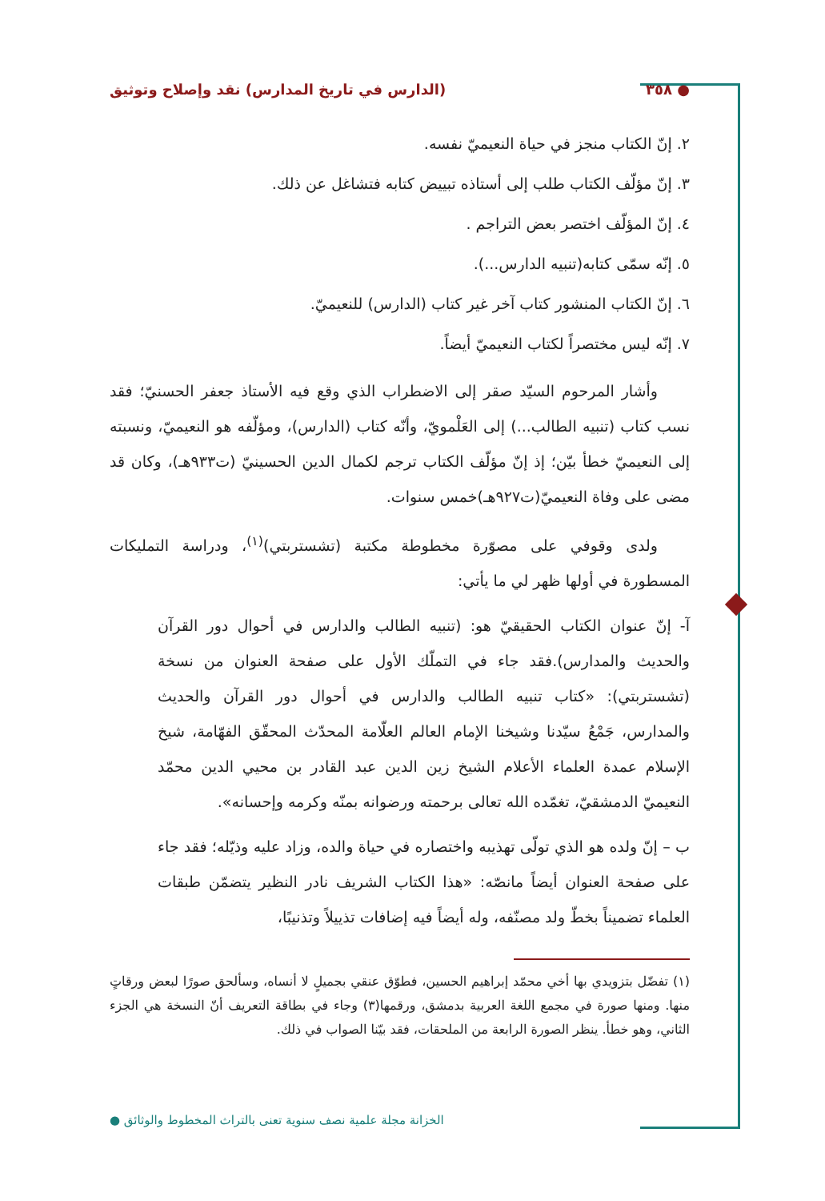● ٣٥٨ (الدارس في تاريخ المدارس) نقد وإصلاح وتوثيق
٢. إنّ الكتاب منجز في حياة النعيميّ نفسه.
٣. إنّ مؤلّف الكتاب طلب إلى أستاذه تبييض كتابه فتشاغل عن ذلك.
٤. إنّ المؤلّف اختصر بعض التراجم .
٥. إنّه سمّى كتابه(تنبيه الدارس...).
٦. إنّ الكتاب المنشور كتاب آخر غير كتاب (الدارس) للنعيميّ.
٧. إنّه ليس مختصراً لكتاب النعيميّ أيضاً.
وأشار المرحوم السيّد صقر إلى الاضطراب الذي وقع فيه الأستاذ جعفر الحسنيّ؛ فقد نسب كتاب (تنبيه الطالب...) إلى العَلْمويّ، وأنّه كتاب (الدارس)، ومؤلّفه هو النعيميّ، ونسبته إلى النعيميّ خطأ بيّن؛ إذ إنّ مؤلّف الكتاب ترجم لكمال الدين الحسينيّ (ت٩٣٣هـ)، وكان قد مضى على وفاة النعيميّ(ت٩٢٧هـ)خمس سنوات.
ولدى وقوفي على مصوّرة مخطوطة مكتبة (تشستربتي)<sup>(١)</sup>، ودراسة التمليكات المسطورة في أولها ظهر لي ما يأتي:
آ- إنّ عنوان الكتاب الحقيقيّ هو: (تنبيه الطالب والدارس في أحوال دور القرآن والحديث والمدارس).فقد جاء في التملّك الأول على صفحة العنوان من نسخة (تشستربتي): «كتاب تنبيه الطالب والدارس في أحوال دور القرآن والحديث والمدارس، جَمْعُ سيّدنا وشيخنا الإمام العالم العلّامة المحدّث المحقّق الفهّامة، شيخ الإسلام عمدة العلماء الأعلام الشيخ زين الدين عبد القادر بن محيي الدين محمّد النعيميّ الدمشقيّ، تغمّده الله تعالى برحمته ورضوانه بمنّه وكرمه وإحسانه».
ب – إنّ ولده هو الذي تولّى تهذيبه واختصاره في حياة والده، وزاد عليه وذيّله؛ فقد جاء على صفحة العنوان أيضاً مانصّه: «هذا الكتاب الشريف نادر النظير يتضمّن طبقات العلماء تضميناً بخطّ ولد مصنّفه، وله أيضاً فيه إضافات تذييلاً وتذنيبًا،
(١) تفضّل بتزويدي بها أخي محمّد إبراهيم الحسين، فطوّق عنقي بجميلٍ لا أنساه، وسألحق صورًا لبعض ورقاتٍ منها. ومنها صورة في مجمع اللغة العربية بدمشق، ورقمها(٣) وجاء في بطاقة التعريف أنّ النسخة هي الجزء الثاني، وهو خطأ. ينظر الصورة الرابعة من الملحقات، فقد بيّنا الصواب في ذلك.
الخزانة مجلة علمية نصف سنوية تعنى بالتراث المخطوط والوثائق ●